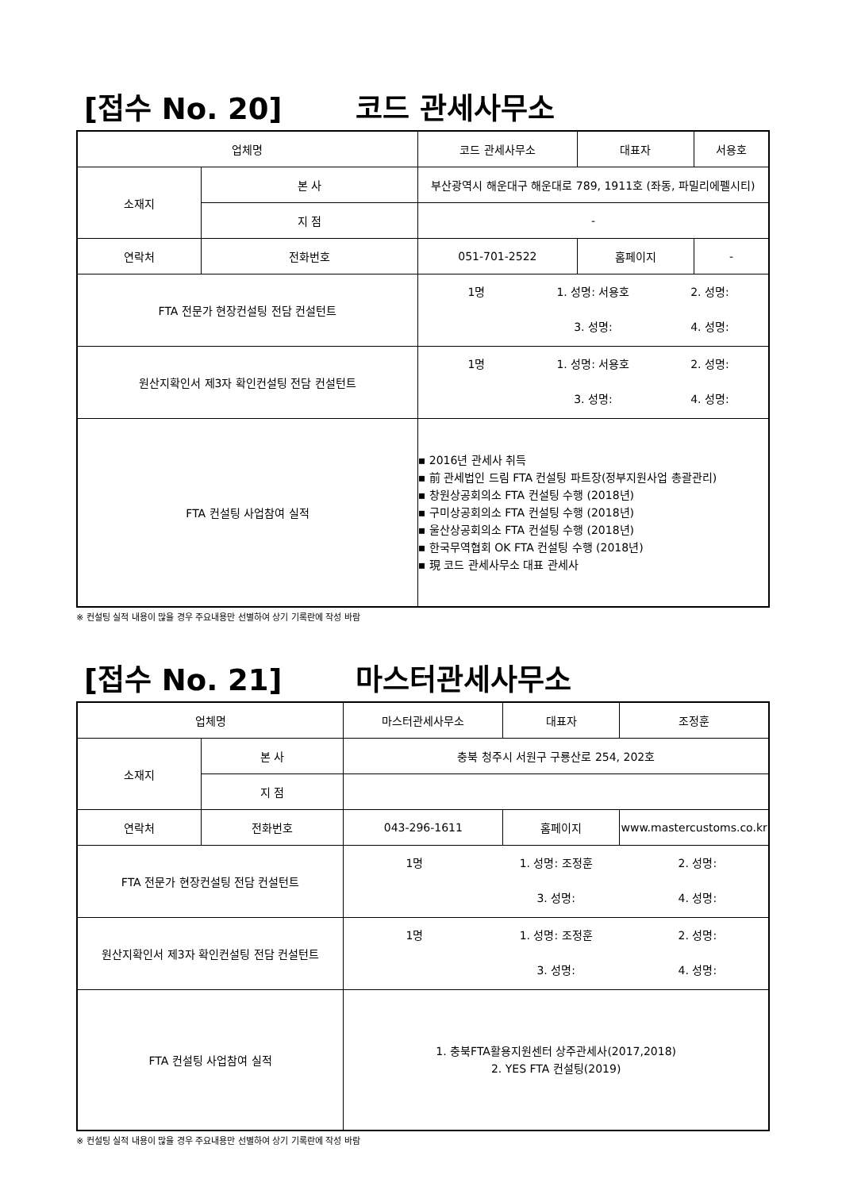[접수 No. 20] 코드 관세사무소
| 업체명 | | 코드 관세사무소 | 대표자 | 서용호 |
| 소재지 | 본 사 | 부산광역시 해운대구 해운대로 789, 1911호 (좌동, 파밀리에펠시티) | | |
| | 지 점 | - | | |
| 연락처 | 전화번호 | 051-701-2522 | 홈페이지 | - |
| FTA 전문가 현장컨설팅 전담 컨설턴트 | | 1명 1. 성명: 서용호 2. 성명: 3. 성명: 4. 성명: | | |
| 원산지확인서 제3자 확인컨설팅 전담 컨설턴트 | | 1명 1. 성명: 서용호 2. 성명: 3. 성명: 4. 성명: | | |
| FTA 컨설팅 사업참여 실적 | | ▪ 2016년 관세사 취득 ▪ 前 관세법인 드림 FTA 컨설팅 파트장(정부지원사업 총괄관리) ▪ 창원상공회의소 FTA 컨설팅 수행 (2018년) ▪ 구미상공회의소 FTA 컨설팅 수행 (2018년) ▪ 울산상공회의소 FTA 컨설팅 수행 (2018년) ▪ 한국무역협회 OK FTA 컨설팅 수행 (2018년) ▪ 現 코드 관세사무소 대표 관세사 | | |
※ 컨설팅 실적 내용이 많을 경우 주요내용만 선별하여 상기 기록란에 작성 바람
[접수 No. 21] 마스터관세사무소
| 업체명 | | 마스터관세사무소 | 대표자 | 조정훈 |
| 소재지 | 본 사 | 충북 청주시 서원구 구룡산로 254, 202호 | | |
| | 지 점 | | | |
| 연락처 | 전화번호 | 043-296-1611 | 홈페이지 | www.mastercustoms.co.kr |
| FTA 전문가 현장컨설팅 전담 컨설턴트 | | 1명 1. 성명: 조정훈 2. 성명: 3. 성명: 4. 성명: | | |
| 원산지확인서 제3자 확인컨설팅 전담 컨설턴트 | | 1명 1. 성명: 조정훈 2. 성명: 3. 성명: 4. 성명: | | |
| FTA 컨설팅 사업참여 실적 | | 1. 충북FTA활용지원센터 상주관세사(2017,2018) 2. YES FTA 컨설팅(2019) | | |
※ 컨설팅 실적 내용이 많을 경우 주요내용만 선별하여 상기 기록란에 작성 바람